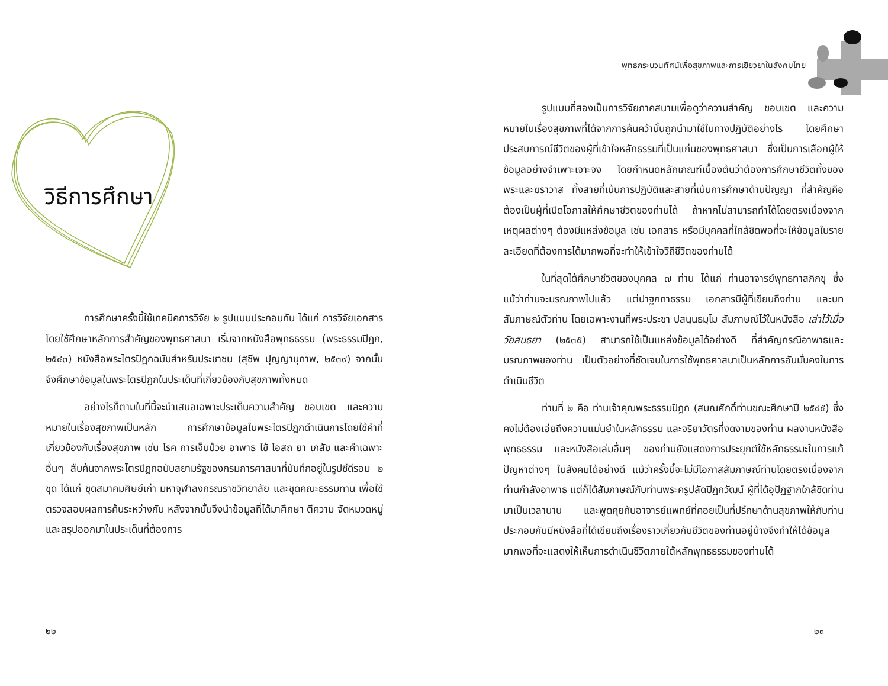วิธีการศึกษา
การศึกษาครั้งนี้ใช้เทคนิคการวิจัย ๒ รูปแบบประกอบกัน ได้แก่ การวิจัยเอกสารโดยใช้ศึกษาหลักการสำคัญของพุทธศาสนา เริ่มจากหนังสือพุทธธรรม (พระธรรมปิฎก, ๒๕๔๓) หนังสือพระไตรปิฎกฉบับสำหรับประชาชน (สุชีพ ปุญญานุภาพ, ๒๕๓๙) จากนั้นจึงศึกษาข้อมูลในพระไตรปิฎกในประเด็นที่เกี่ยวข้องกับสุขภาพทั้งหมด
อย่างไรก็ตามในที่นี้จะนำเสนอเฉพาะประเด็นความสำคัญ ขอบเขต และความหมายในเรื่องสุขภาพเป็นหลัก การศึกษาข้อมูลในพระไตรปิฎกดำเนินการโดยใช้คำที่เกี่ยวข้องกับเรื่องสุขภาพ เช่น โรค การเจ็บป่วย อาพาธ ไข้ โอสถ ยา เภสัช และคำเฉพาะอื่นๆ สืบค้นจากพระไตรปิฎกฉบับสยามรัฐของกรมการศาสนาที่บันทึกอยู่ในรูปซีดีรอม ๒ ชุด ได้แก่ ชุดสมาคมศิษย์เก่า มหาจุฬาลงกรณราชวิทยาลัย และชุดคณะธรรมทาน เพื่อใช้ตรวจสอบผลการค้นระหว่างกัน หลังจากนั้นจึงนำข้อมูลที่ได้มาศึกษา ตีความ จัดหมวดหมู่ และสรุปออกมาในประเด็นที่ต้องการ
๒๒
พุทธกระบวนทัศน์เพื่อสุขภาพและการเยียวยาในสังคมไทย
รูปแบบที่สองเป็นการวิจัยภาคสนามเพื่อดูว่าความสำคัญ ขอบเขต และความหมายในเรื่องสุขภาพที่ได้จากการค้นคว้านั้นถูกนำมาใช้ในทางปฏิบัติอย่างไร โดยศึกษาประสบการณ์ชีวิตของผู้ที่เข้าใจหลักธรรมที่เป็นแก่นของพุทธศาสนา ซึ่งเป็นการเลือกผู้ให้ข้อมูลอย่างจำเพาะเจาะจง โดยกำหนดหลักเกณฑ์เบื้องต้นว่าต้องการศึกษาชีวิตทั้งของพระและฆราวาส ทั้งสายที่เน้นการปฏิบัติและสายที่เน้นการศึกษาด้านปัญญา ที่สำคัญคือต้องเป็นผู้ที่เปิดโอกาสให้ศึกษาชีวิตของท่านได้ ถ้าหากไม่สามารถทำได้โดยตรงเนื่องจากเหตุผลต่างๆ ต้องมีแหล่งข้อมูล เช่น เอกสาร หรือมีบุคคลที่ใกล้ชิดพอที่จะให้ข้อมูลในรายละเอียดที่ต้องการได้มากพอที่จะทำให้เข้าใจวิถีชีวิตของท่านได้
ในที่สุดได้ศึกษาชีวิตของบุคคล ๗ ท่าน ได้แก่ ท่านอาจารย์พุทธทาสภิกขุ ซึ่งแม้ว่าท่านจะมรณภาพไปแล้ว แต่ปาฐกถาธรรม เอกสารมีผู้ที่เขียนถึงท่าน และบทสัมภาษณ์ตัวท่าน โดยเฉพาะงานที่พระประชา ปสนฺนธมฺโม สัมภาษณ์ไว้ในหนังสือ เล่าไว้เมื่อวัยสนธยา (๒๕๓๕) สามารถใช้เป็นแหล่งข้อมูลได้อย่างดี ที่สำคัญกรณีอาพาธและมรณภาพของท่าน เป็นตัวอย่างที่ชัดเจนในการใช้พุทธศาสนาเป็นหลักการอันมั่นคงในการดำเนินชีวิต
ท่านที่ ๒ คือ ท่านเจ้าคุณพระธรรมปิฎก (สมณศักดิ์ท่านขณะศึกษาปี ๒๕๔๕) ซึ่งคงไม่ต้องเอ่ยถึงความแม่นยำในหลักธรรม และจริยาวัตรที่งดงามของท่าน ผลงานหนังสือพุทธธรรม และหนังสือเล่มอื่นๆ ของท่านยังแสดงการประยุกต์ใช้หลักธรรมะในการแก้ปัญหาต่างๆ ในสังคมได้อย่างดี แม้ว่าครั้งนี้จะไม่มีโอกาสสัมภาษณ์ท่านโดยตรงเนื่องจากท่านกำลังอาพาธ แต่ก็ได้สัมภาษณ์กับท่านพระครูปลัดปิฎกวัฒน์ ผู้ที่ได้อุปัฏฐากใกล้ชิดท่านมาเป็นเวลานาน และพูดคุยกับอาจารย์แพทย์ที่คอยเป็นที่ปรึกษาด้านสุขภาพให้กับท่าน ประกอบกับมีหนังสือที่ได้เขียนถึงเรื่องราวเกี่ยวกับชีวิตของท่านอยู่บ้างจึงทำให้ได้ข้อมูลมากพอที่จะแสดงให้เห็นการดำเนินชีวิตภายใต้หลักพุทธธรรมของท่านได้
๒๓